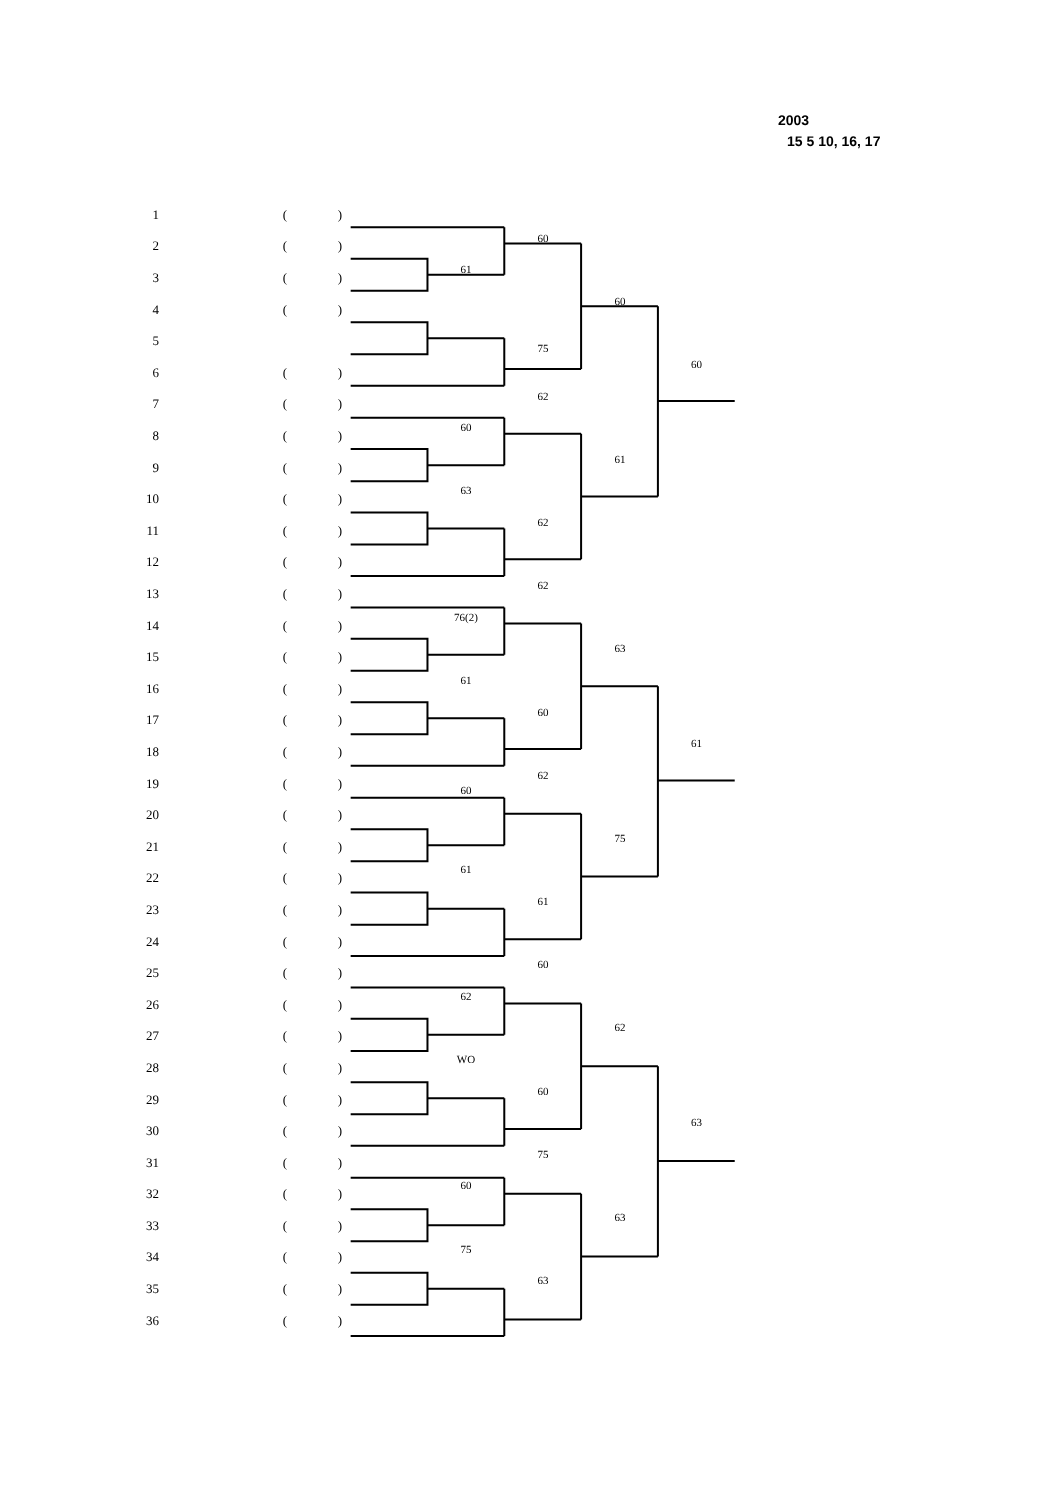2003
15 5 10, 16, 17
| 1 | | ( | | ) | | | | | |
| 2 | | ( | | ) | | | 60 | | |
| 3 | | ( | | ) | | 61 | | | |
| 4 | | ( | | ) | | | | 60 | |
| 5 | | | | | | | | | |
| | | | | | | | 75 | | |
| 6 | | ( | | ) | | | | | 60 |
| 7 | | ( | | ) | | | 62 | | |
| 8 | | ( | | ) | | 60 | | | |
| 9 | | ( | | ) | | | | 61 | |
| 10 | | ( | | ) | | 63 | | | |
| 11 | | ( | | ) | | | 62 | | |
| 12 | | ( | | ) | | | | | |
| 13 | | ( | | ) | | | 62 | | |
| 14 | | ( | | ) | | 76(2) | | | |
| 15 | | ( | | ) | | | | 63 | |
| 16 | | ( | | ) | | 61 | | | |
| 17 | | ( | | ) | | | 60 | | |
| 18 | | ( | | ) | | | | | 61 |
| 19 | | ( | | ) | | | 62 | | |
| | | | | | | 60 | | | |
| 20 | | ( | | ) | | | | | |
| 21 | | ( | | ) | | | | 75 | |
| 22 | | ( | | ) | | 61 | | | |
| 23 | | ( | | ) | | | 61 | | |
| 24 | | ( | | ) | | | | | |
| 25 | | ( | | ) | | | 60 | | |
| 26 | | ( | | ) | | 62 | | | |
| 27 | | ( | | ) | | | | 62 | |
| 28 | | ( | | ) | | WO | | | |
| 29 | | ( | | ) | | | 60 | | |
| 30 | | ( | | ) | | | | | 63 |
| 31 | | ( | | ) | | | 75 | | |
| 32 | | ( | | ) | | 60 | | | |
| 33 | | ( | | ) | | | | 63 | |
| 34 | | ( | | ) | | 75 | | | |
| 35 | | ( | | ) | | | 63 | | |
| 36 | | ( | | ) | | | | | |